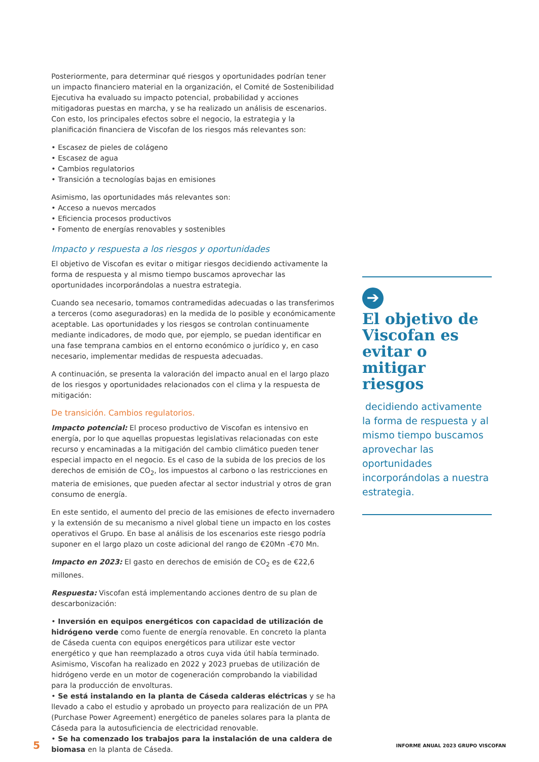Posteriormente, para determinar qué riesgos y oportunidades podrían tener un impacto financiero material en la organización, el Comité de Sostenibilidad Ejecutiva ha evaluado su impacto potencial, probabilidad y acciones mitigadoras puestas en marcha, y se ha realizado un análisis de escenarios. Con esto, los principales efectos sobre el negocio, la estrategia y la planificación financiera de Viscofan de los riesgos más relevantes son:
• Escasez de pieles de colágeno
• Escasez de agua
• Cambios regulatorios
• Transición a tecnologías bajas en emisiones
Asimismo, las oportunidades más relevantes son:
• Acceso a nuevos mercados
• Eficiencia procesos productivos
• Fomento de energías renovables y sostenibles
Impacto y respuesta a los riesgos y oportunidades
El objetivo de Viscofan es evitar o mitigar riesgos decidiendo activamente la forma de respuesta y al mismo tiempo buscamos aprovechar las oportunidades incorporándolas a nuestra estrategia.
Cuando sea necesario, tomamos contramedidas adecuadas o las transferimos a terceros (como aseguradoras) en la medida de lo posible y económicamente aceptable. Las oportunidades y los riesgos se controlan continuamente mediante indicadores, de modo que, por ejemplo, se puedan identificar en una fase temprana cambios en el entorno económico o jurídico y, en caso necesario, implementar medidas de respuesta adecuadas.
A continuación, se presenta la valoración del impacto anual en el largo plazo de los riesgos y oportunidades relacionados con el clima y la respuesta de mitigación:
De transición. Cambios regulatorios.
Impacto potencial: El proceso productivo de Viscofan es intensivo en energía, por lo que aquellas propuestas legislativas relacionadas con este recurso y encaminadas a la mitigación del cambio climático pueden tener especial impacto en el negocio. Es el caso de la subida de los precios de los derechos de emisión de CO<sub>2</sub>, los impuestos al carbono o las restricciones en materia de emisiones, que pueden afectar al sector industrial y otros de gran consumo de energía.
En este sentido, el aumento del precio de las emisiones de efecto invernadero y la extensión de su mecanismo a nivel global tiene un impacto en los costes operativos el Grupo. En base al análisis de los escenarios este riesgo podría suponer en el largo plazo un coste adicional del rango de €20Mn -€70 Mn.
Impacto en 2023: El gasto en derechos de emisión de CO<sub>2</sub> es de €22,6 millones.
Respuesta: Viscofan está implementando acciones dentro de su plan de descarbonización:
• Inversión en equipos energéticos con capacidad de utilización de hidrógeno verde como fuente de energía renovable. En concreto la planta de Cáseda cuenta con equipos energéticos para utilizar este vector energético y que han reemplazado a otros cuya vida útil había terminado. Asimismo, Viscofan ha realizado en 2022 y 2023 pruebas de utilización de hidrógeno verde en un motor de cogeneración comprobando la viabilidad para la producción de envolturas.
• Se está instalando en la planta de Cáseda calderas eléctricas y se ha llevado a cabo el estudio y aprobado un proyecto para realización de un PPA (Purchase Power Agreement) energético de paneles solares para la planta de Cáseda para la autosuficiencia de electricidad renovable.
• Se ha comenzado los trabajos para la instalación de una caldera de biomasa en la planta de Cáseda.
➔
El objetivo de Viscofan es evitar o mitigar riesgos
decidiendo activamente la forma de respuesta y al mismo tiempo buscamos aprovechar las oportunidades incorporándolas a nuestra estrategia.
5 INFORME ANUAL 2023 GRUPO VISCOFAN